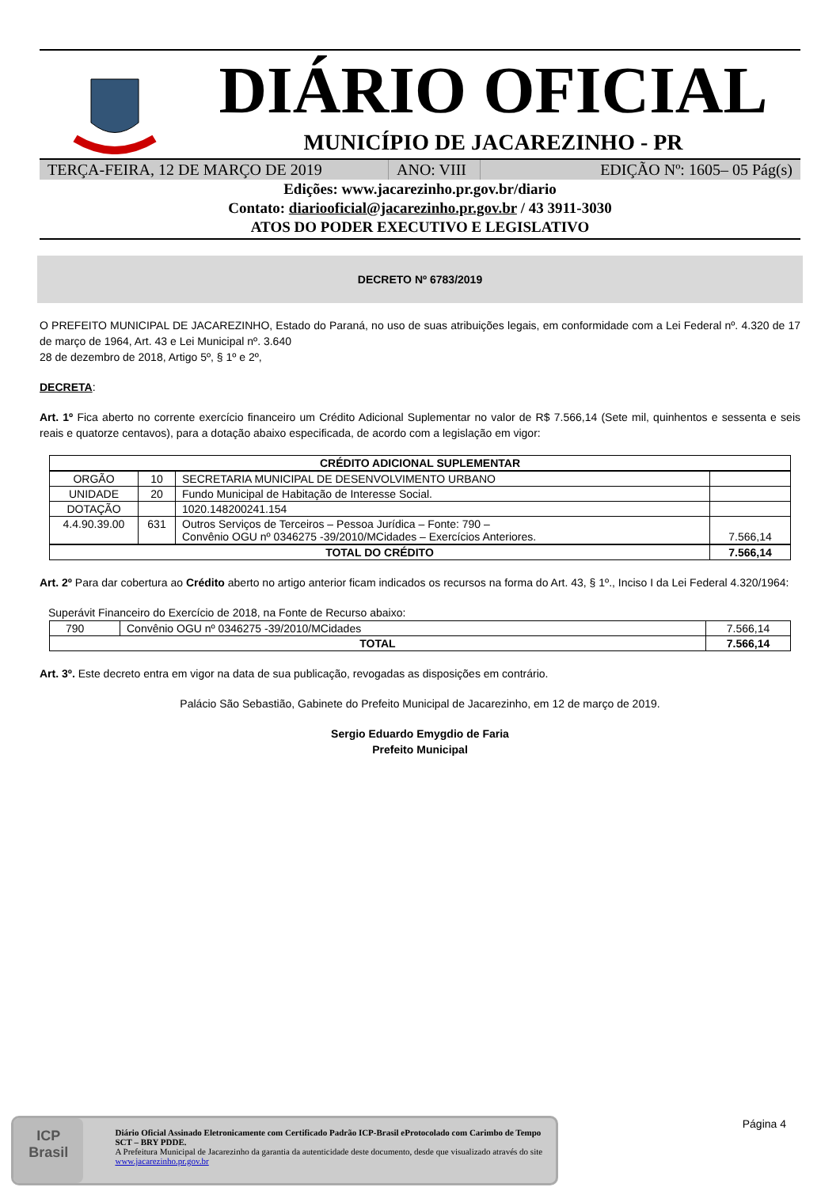DIÁRIO OFICIAL
MUNICÍPIO DE JACAREZINHO - PR
TERÇA-FEIRA, 12 DE MARÇO DE 2019 ANO: VIII
EDIÇÃO Nº: 1605– 05 Pág(s)
Edições: www.jacarezinho.pr.gov.br/diario
Contato: diariooficial@jacarezinho.pr.gov.br / 43 3911-3030
ATOS DO PODER EXECUTIVO E LEGISLATIVO
DECRETO Nº 6783/2019
O PREFEITO MUNICIPAL DE JACAREZINHO, Estado do Paraná, no uso de suas atribuições legais, em conformidade com a Lei Federal nº. 4.320 de 17 de março de 1964, Art. 43 e Lei Municipal nº. 3.640
28 de dezembro de 2018, Artigo 5º, § 1º e 2º,
DECRETA:
Art. 1º Fica aberto no corrente exercício financeiro um Crédito Adicional Suplementar no valor de R$ 7.566,14 (Sete mil, quinhentos e sessenta e seis reais e quatorze centavos), para a dotação abaixo especificada, de acordo com a legislação em vigor:
| CRÉDITO ADICIONAL SUPLEMENTAR | | | |
| --- | --- | --- | --- |
| ORGÃO | 10 | SECRETARIA MUNICIPAL DE DESENVOLVIMENTO URBANO | |
| UNIDADE | 20 | Fundo Municipal de Habitação de Interesse Social. | |
| DOTAÇÃO | | 1020.148200241.154 | |
| 4.4.90.39.00 | 631 | Outros Serviços de Terceiros – Pessoa Jurídica – Fonte: 790 – Convênio OGU nº 0346275 -39/2010/MCidades – Exercícios Anteriores. | 7.566,14 |
| TOTAL DO CRÉDITO | | | 7.566,14 |
Art. 2º Para dar cobertura ao Crédito aberto no artigo anterior ficam indicados os recursos na forma do Art. 43, § 1º., Inciso I da Lei Federal 4.320/1964:
Superávit Financeiro do Exercício de 2018, na Fonte de Recurso abaixo:
| 790 | Convênio OGU nº 0346275 -39/2010/MCidades | 7.566,14 |
| TOTAL | | 7.566,14 |
Art. 3º. Este decreto entra em vigor na data de sua publicação, revogadas as disposições em contrário.
Palácio São Sebastião, Gabinete do Prefeito Municipal de Jacarezinho, em 12 de março de 2019.
Sergio Eduardo Emygdio de Faria
Prefeito Municipal
Página 4
ICP
Brasil
Diário Oficial Assinado Eletronicamente com Certificado Padrão ICP-Brasil eProtocolado com Carimbo de Tempo SCT – BRY PDDE.
A Prefeitura Municipal de Jacarezinho da garantia da autenticidade deste documento, desde que visualizado através do site www.jacarezinho.pr.gov.br